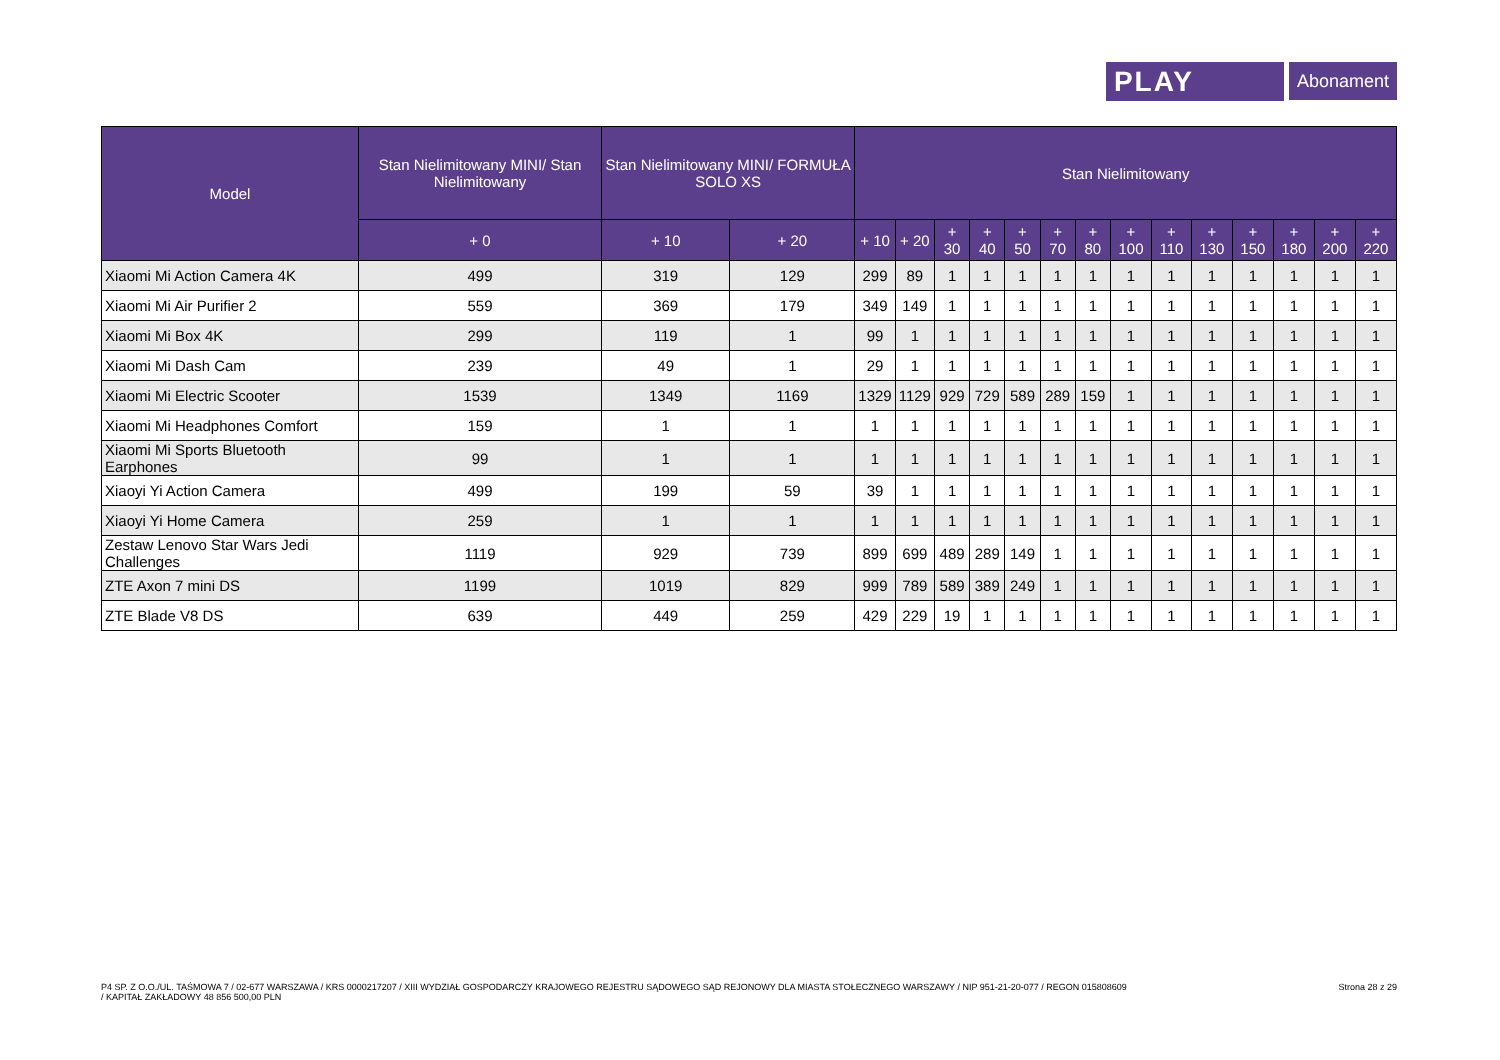PLAY
Abonament
| Model | Stan Nielimitowany MINI/ Stan Nielimitowany | Stan Nielimitowany MINI/ FORMUŁA SOLO XS | | Stan Nielimitowany | | | | | | | | | | | | | |
| --- | --- | --- | --- | --- | --- | --- | --- | --- | --- | --- | --- | --- | --- | --- | --- | --- | --- |
| | + 0 | + 10 | + 20 | + 10 | + 20 | + 30 | + 40 | + 50 | + 70 | + 80 | + 100 | + 110 | + 130 | + 150 | + 180 | + 200 | + 220 |
| Xiaomi Mi Action Camera 4K | 499 | 319 | 129 | 299 | 89 | 1 | 1 | 1 | 1 | 1 | 1 | 1 | 1 | 1 | 1 | 1 | 1 |
| Xiaomi Mi Air Purifier 2 | 559 | 369 | 179 | 349 | 149 | 1 | 1 | 1 | 1 | 1 | 1 | 1 | 1 | 1 | 1 | 1 | 1 |
| Xiaomi Mi Box 4K | 299 | 119 | 1 | 99 | 1 | 1 | 1 | 1 | 1 | 1 | 1 | 1 | 1 | 1 | 1 | 1 | 1 |
| Xiaomi Mi Dash Cam | 239 | 49 | 1 | 29 | 1 | 1 | 1 | 1 | 1 | 1 | 1 | 1 | 1 | 1 | 1 | 1 | 1 |
| Xiaomi Mi Electric Scooter | 1539 | 1349 | 1169 | 1329 | 1129 | 929 | 729 | 589 | 289 | 159 | 1 | 1 | 1 | 1 | 1 | 1 | 1 |
| Xiaomi Mi Headphones Comfort | 159 | 1 | 1 | 1 | 1 | 1 | 1 | 1 | 1 | 1 | 1 | 1 | 1 | 1 | 1 | 1 | 1 |
| Xiaomi Mi Sports Bluetooth Earphones | 99 | 1 | 1 | 1 | 1 | 1 | 1 | 1 | 1 | 1 | 1 | 1 | 1 | 1 | 1 | 1 | 1 |
| Xiaoyi Yi Action Camera | 499 | 199 | 59 | 39 | 1 | 1 | 1 | 1 | 1 | 1 | 1 | 1 | 1 | 1 | 1 | 1 | 1 |
| Xiaoyi Yi Home Camera | 259 | 1 | 1 | 1 | 1 | 1 | 1 | 1 | 1 | 1 | 1 | 1 | 1 | 1 | 1 | 1 | 1 |
| Zestaw Lenovo Star Wars Jedi Challenges | 1119 | 929 | 739 | 899 | 699 | 489 | 289 | 149 | 1 | 1 | 1 | 1 | 1 | 1 | 1 | 1 | 1 |
| ZTE Axon 7 mini DS | 1199 | 1019 | 829 | 999 | 789 | 589 | 389 | 249 | 1 | 1 | 1 | 1 | 1 | 1 | 1 | 1 | 1 |
| ZTE Blade V8 DS | 639 | 449 | 259 | 429 | 229 | 19 | 1 | 1 | 1 | 1 | 1 | 1 | 1 | 1 | 1 | 1 | 1 |
P4 SP. Z O.O./UL. TAŚMOWA 7 / 02-677 WARSZAWA / KRS 0000217207 / XIII WYDZIAŁ GOSPODARCZY KRAJOWEGO REJESTRU SĄDOWEGO SĄD REJONOWY DLA MIASTA STOŁECZNEGO WARSZAWY / NIP 951-21-20-077 / REGON 015808609
/ KAPITAŁ ZAKŁADOWY 48 856 500,00 PLN
Strona 28 z 29